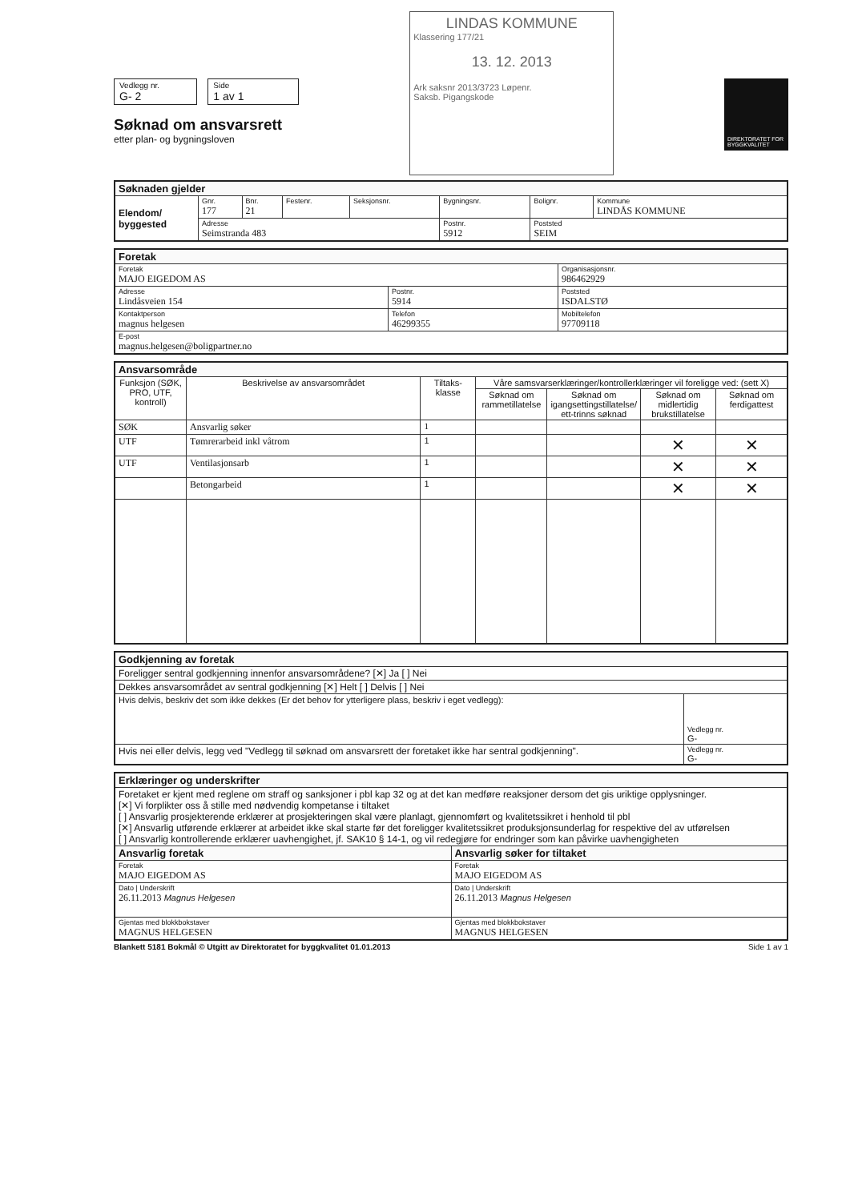Vedlegg nr.
G- 2 Side
1 av 1
Søknad om ansvarsrett
etter plan- og bygningsloven
LINDAS KOMMUNE
Klassering 177/21
13. 12. 2013
Ark saksnr 2013/3723 Løpenr.
Saksb. Pigangskode
DIREKTORATET FOR BYGGKVALITET
| Søknaden gjelder | | | | | | | |
| --- | --- | --- | --- | --- | --- | --- | --- |
| Elendom/ byggested | Gnr. 177 | Bnr. 21 | Festenr. | Seksjonsnr. | Bygningsnr. | Bolignr. | Kommune LINDÅS KOMMUNE |
| | Adresse Seimstranda 483 | | | | Postnr. 5912 | Poststed SEIM | |
| Foretak | | | |
| --- | --- | --- | --- |
| Foretak MAJO EIGEDOM AS | | | Organisasjonsnr. 986462929 |
| Adresse Lindåsveien 154 | Postnr. 5914 | Poststed ISDALSTØ | |
| Kontaktperson magnus helgesen | Telefon 46299355 | | Mobiltelefon 97709118 |
| E-post magnus.helgesen@boligpartner.no | | | |
| Ansvarsområde | | | | | | |
| --- | --- | --- | --- | --- | --- | --- |
| Funksjon (SØK, PRO, UTF, kontroll) | Beskrivelse av ansvarsområdet | Tiltaks-klasse | Våre samsvarserklæringer/kontrollerklæringer vil foreligge ved: (sett X) | | | |
| | | | Søknad om rammetillatelse | Søknad om igangsettingstillatelse/ ett-trinns søknad | Søknad om midlertidig brukstillatelse | Søknad om ferdigattest |
| SØK | Ansvarlig søker | 1 | | | | |
| UTF | Tømrerarbeid inkl våtrom | 1 | | | ✕ | ✕ |
| UTF | Ventilasjonsarb | 1 | | | ✕ | ✕ |
| | Betongarbeid | 1 | | | ✕ | ✕ |
| Godkjenning av foretak | |
| --- | --- |
| Foreligger sentral godkjenning innenfor ansvarsområdene? [✕] Ja [ ] Nei | |
| Dekkes ansvarsområdet av sentral godkjenning [✕] Helt [ ] Delvis [ ] Nei | |
| Hvis delvis, beskriv det som ikke dekkes (Er det behov for ytterligere plass, beskriv i eget vedlegg): | Vedlegg nr. G- |
| Hvis nei eller delvis, legg ved "Vedlegg til søknad om ansvarsrett der foretaket ikke har sentral godkjenning". | Vedlegg nr. G- |
| Erklæringer og underskrifter | |
| --- | --- |
| Foretaket er kjent med reglene om straff og sanksjoner i pbl kap 32 og at det kan medføre reaksjoner dersom det gis uriktige opplysninger. [✕] Vi forplikter oss å stille med nødvendig kompetanse i tiltaket [ ] Ansvarlig prosjekterende erklærer at prosjekteringen skal være planlagt, gjennomført og kvalitetssikret i henhold til pbl [✕] Ansvarlig utførende erklærer at arbeidet ikke skal starte før det foreligger kvalitetssikret produksjonsunderlag for respektive del av utførelsen [ ] Ansvarlig kontrollerende erklærer uavhengighet, jf. SAK10 § 14-1, og vil redegjøre for endringer som kan påvirke uavhengigheten | |
| Ansvarlig foretak | Ansvarlig søker for tiltaket |
| Foretak MAJO EIGEDOM AS | Foretak MAJO EIGEDOM AS |
| Dato / Underskrift 26.11.2013 Magnus Helgesen | Dato / Underskrift 26.11.2013 Magnus Helgesen |
| Gjentas med blokkbokstaver MAGNUS HELGESEN | Gjentas med blokkbokstaver MAGNUS HELGESEN |
Blankett 5181 Bokmål © Utgitt av Direktoratet for byggkvalitet 01.01.2013 Side 1 av 1